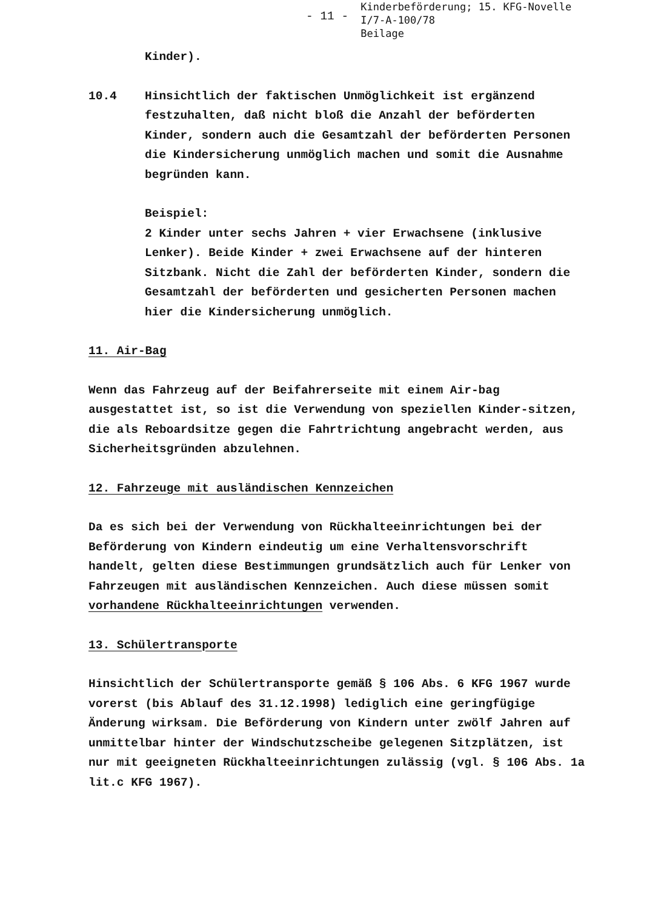- 11 -
Kinderbeförderung; 15. KFG-Novelle
I/7-A-100/78
Beilage
Kinder).
10.4 Hinsichtlich der faktischen Unmöglichkeit ist ergänzend festzuhalten, daß nicht bloß die Anzahl der beförderten Kinder, sondern auch die Gesamtzahl der beförderten Personen die Kindersicherung unmöglich machen und somit die Ausnahme begründen kann.
Beispiel:
2 Kinder unter sechs Jahren + vier Erwachsene (inklusive Lenker). Beide Kinder + zwei Erwachsene auf der hinteren Sitzbank. Nicht die Zahl der beförderten Kinder, sondern die Gesamtzahl der beförderten und gesicherten Personen machen hier die Kindersicherung unmöglich.
11. Air-Bag
Wenn das Fahrzeug auf der Beifahrerseite mit einem Air-bag ausgestattet ist, so ist die Verwendung von speziellen Kinder-sitzen, die als Reboardsitze gegen die Fahrtrichtung angebracht werden, aus Sicherheitsgründen abzulehnen.
12. Fahrzeuge mit ausländischen Kennzeichen
Da es sich bei der Verwendung von Rückhalteeinrichtungen bei der Beförderung von Kindern eindeutig um eine Verhaltensvorschrift handelt, gelten diese Bestimmungen grundsätzlich auch für Lenker von Fahrzeugen mit ausländischen Kennzeichen. Auch diese müssen somit vorhandene Rückhalteeinrichtungen verwenden.
13. Schülertransporte
Hinsichtlich der Schülertransporte gemäß § 106 Abs. 6 KFG 1967 wurde vorerst (bis Ablauf des 31.12.1998) lediglich eine geringfügige Änderung wirksam. Die Beförderung von Kindern unter zwölf Jahren auf unmittelbar hinter der Windschutzscheibe gelegenen Sitzplätzen, ist nur mit geeigneten Rückhalteeinrichtungen zulässig (vgl. § 106 Abs. 1a lit.c KFG 1967).